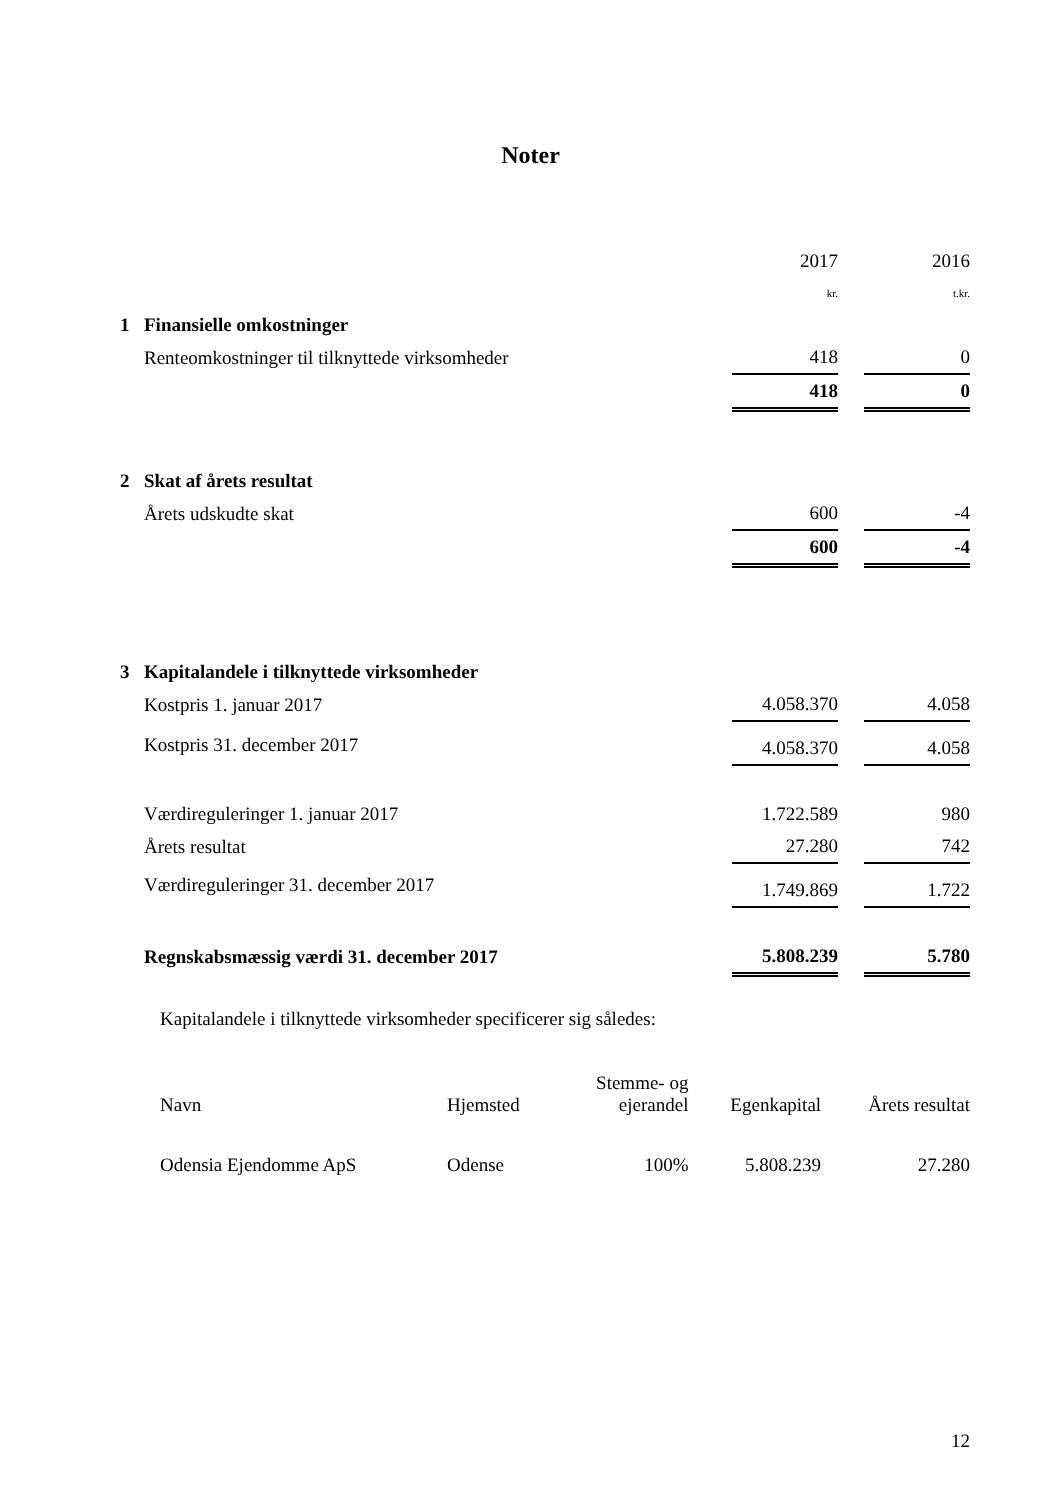Noter
| | | 2017 | | 2016 |
| | | kr. | | t.kr. |
| 1 | Finansielle omkostninger | | | |
| | Renteomkostninger til tilknyttede virksomheder | 418 | | 0 |
| | | 418 | | 0 |
| 2 | Skat af årets resultat | | | |
| | Årets udskudte skat | 600 | | -4 |
| | | 600 | | -4 |
| 3 | Kapitalandele i tilknyttede virksomheder | | | |
| | Kostpris 1. januar 2017 | 4.058.370 | | 4.058 |
| | Kostpris 31. december 2017 | 4.058.370 | | 4.058 |
| | Værdireguleringer 1. januar 2017 | 1.722.589 | | 980 |
| | Årets resultat | 27.280 | | 742 |
| | Værdireguleringer 31. december 2017 | 1.749.869 | | 1.722 |
| | Regnskabsmæssig værdi 31. december 2017 | 5.808.239 | | 5.780 |
Kapitalandele i tilknyttede virksomheder specificerer sig således:
| Navn | Hjemsted | Stemme- og ejerandel | Egenkapital | Årets resultat |
| --- | --- | --- | --- | --- |
| Odensia Ejendomme ApS | Odense | 100% | 5.808.239 | 27.280 |
12